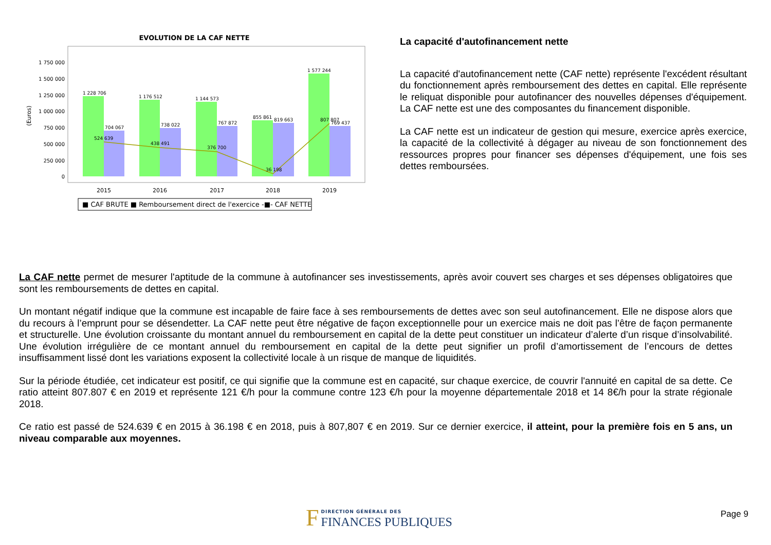EVOLUTION DE LA CAF NETTE
1 750 000
1 500 000
1 250 000
1 000 000
750 000
500 000
250 000
0
(Euros)
1 228 706
1 176 512
1 144 573
855 861
819 663
1 577 244
704 067
738 022
767 872
769 437
524 639
438 491
376 700
36 198
807 807
2015
2016
2017
2018
2019
■ CAF BRUTE ■ Remboursement direct de l'exercice -■- CAF NETTE
La capacité d'autofinancement nette
La capacité d'autofinancement nette (CAF nette) représente l'excédent résultant du fonctionnement après remboursement des dettes en capital. Elle représente le reliquat disponible pour autofinancer des nouvelles dépenses d'équipement. La CAF nette est une des composantes du financement disponible.
La CAF nette est un indicateur de gestion qui mesure, exercice après exercice, la capacité de la collectivité à dégager au niveau de son fonctionnement des ressources propres pour financer ses dépenses d'équipement, une fois ses dettes remboursées.
La CAF nette permet de mesurer l'aptitude de la commune à autofinancer ses investissements, après avoir couvert ses charges et ses dépenses obligatoires que sont les remboursements de dettes en capital.
Un montant négatif indique que la commune est incapable de faire face à ses remboursements de dettes avec son seul autofinancement. Elle ne dispose alors que du recours à l’emprunt pour se désendetter. La CAF nette peut être négative de façon exceptionnelle pour un exercice mais ne doit pas l’être de façon permanente et structurelle. Une évolution croissante du montant annuel du remboursement en capital de la dette peut constituer un indicateur d’alerte d’un risque d’insolvabilité. Une évolution irrégulière de ce montant annuel du remboursement en capital de la dette peut signifier un profil d’amortissement de l’encours de dettes insuffisamment lissé dont les variations exposent la collectivité locale à un risque de manque de liquidités.
Sur la période étudiée, cet indicateur est positif, ce qui signifie que la commune est en capacité, sur chaque exercice, de couvrir l'annuité en capital de sa dette. Ce ratio atteint 807.807 € en 2019 et représente 121 €/h pour la commune contre 123 €/h pour la moyenne départementale 2018 et 14 8€/h pour la strate régionale 2018.
Ce ratio est passé de 524.639 € en 2015 à 36.198 € en 2018, puis à 807,807 € en 2019. Sur ce dernier exercice, il atteint, pour la première fois en 5 ans, un niveau comparable aux moyennes.
F DIRECTION GÉNÉRALE DES
FINANCES PUBLIQUES
Page 9